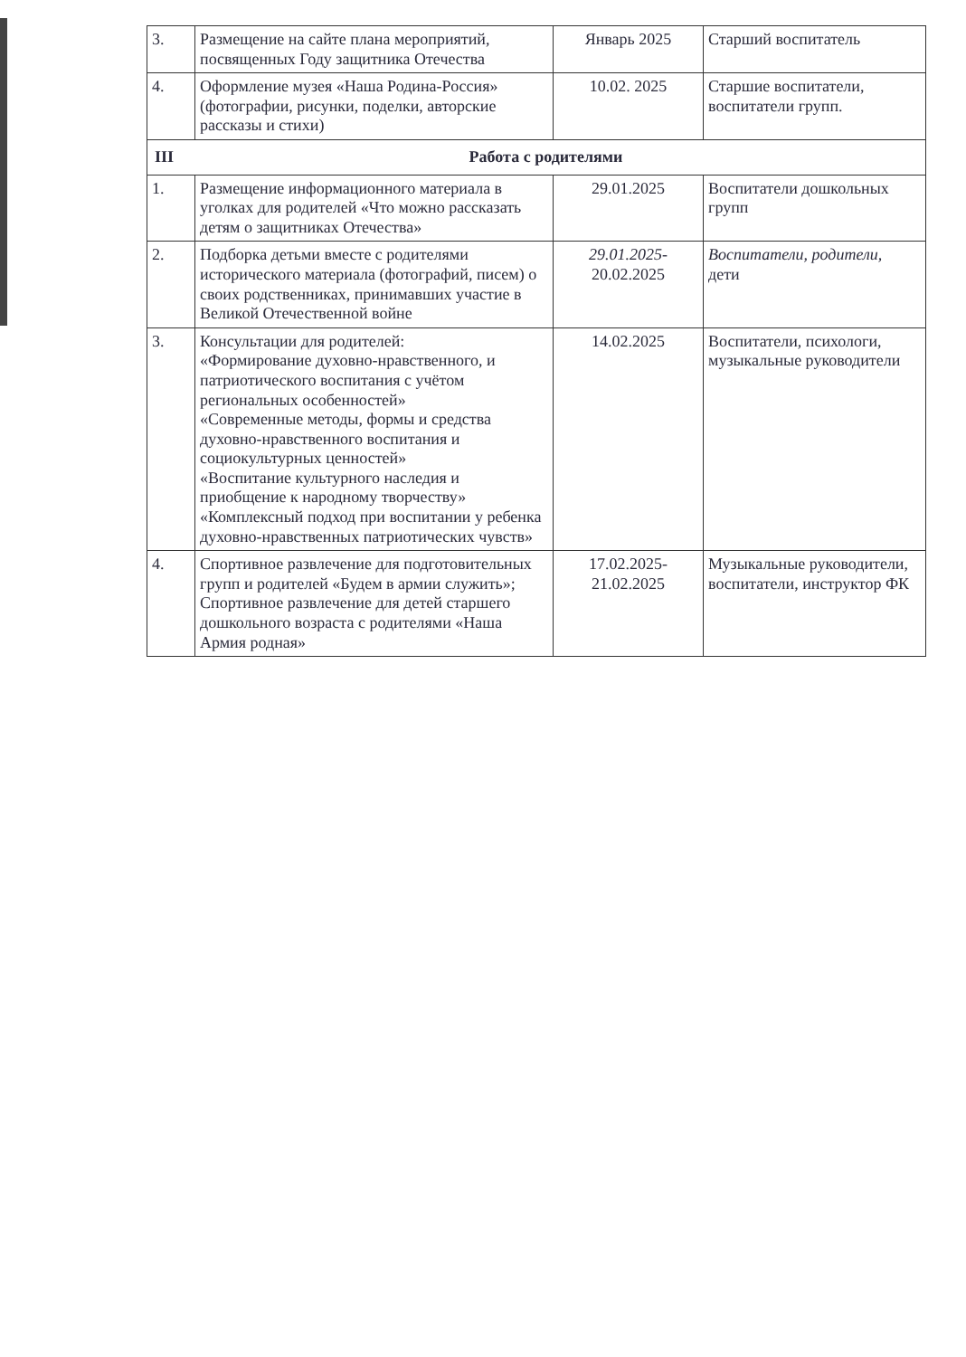| 3. | Размещение на сайте плана мероприятий, посвященных Году защитника Отечества | Январь 2025 | Старший воспитатель |
| 4. | Оформление музея «Наша Родина-Россия» (фотографии, рисунки, поделки, авторские рассказы и стихи) | 10.02. 2025 | Старшие воспитатели, воспитатели групп. |
| III Работа с родителями | | | |
| 1. | Размещение информационного материала в уголках для родителей «Что можно рассказать детям о защитниках Отечества» | 29.01.2025 | Воспитатели дошкольных групп |
| 2. | Подборка детьми вместе с родителями исторического материала (фотографий, писем) о своих родственниках, принимавших участие в Великой Отечественной войне | 29.01.2025- 20.02.2025 | Воспитатели, родители, дети |
| 3. | Консультации для родителей: «Формирование духовно-нравственного, и патриотического воспитания с учётом региональных особенностей» «Современные методы, формы и средства духовно-нравственного воспитания и социокультурных ценностей» «Воспитание культурного наследия и приобщение к народному творчеству» «Комплексный подход при воспитании у ребенка духовно-нравственных патриотических чувств» | 14.02.2025 | Воспитатели, психологи, музыкальные руководители |
| 4. | Спортивное развлечение для подготовительных групп и родителей «Будем в армии служить»; Спортивное развлечение для детей старшего дошкольного возраста с родителями «Наша Армия родная» | 17.02.2025- 21.02.2025 | Музыкальные руководители, воспитатели, инструктор ФК |